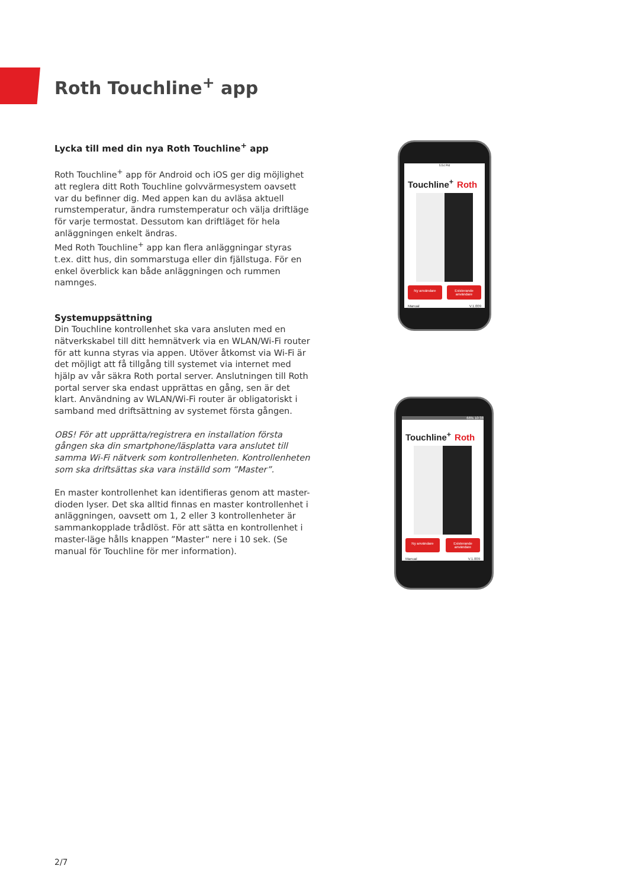Roth Touchline<sup>+</sup> app
Lycka till med din nya Roth Touchline<sup>+</sup> app
Roth Touchline<sup>+</sup> app för Android och iOS ger dig möjlighet att reglera ditt Roth Touchline golvvärmesystem oavsett var du befinner dig. Med appen kan du avläsa aktuell rumstemperatur, ändra rumstemperatur och välja driftläge för varje termostat. Dessutom kan driftläget för hela anläggningen enkelt ändras.
Med Roth Touchline<sup>+</sup> app kan flera anläggningar styras t.ex. ditt hus, din sommarstuga eller din fjällstuga. För en enkel överblick kan både anläggningen och rummen namnges.
Systemuppsättning
Din Touchline kontrollenhet ska vara ansluten med en nätverkskabel till ditt hemnätverk via en WLAN/Wi-Fi router för att kunna styras via appen. Utöver åtkomst via Wi-Fi är det möjligt att få tillgång till systemet via internet med hjälp av vår säkra Roth portal server. Anslutningen till Roth portal server ska endast upprättas en gång, sen är det klart. Användning av WLAN/Wi-Fi router är obligatoriskt i samband med driftsättning av systemet första gången.
OBS! För att upprätta/registrera en installation första gången ska din smartphone/läsplatta vara anslutet till samma Wi-Fi nätverk som kontrollenheten. Kontrollenheten som ska driftsättas ska vara inställd som ”Master”.
En master kontrollenhet kan identifieras genom att master-dioden lyser. Det ska alltid finnas en master kontrollenhet i anläggningen, oavsett om 1, 2 eller 3 kontrollenheter är sammankopplade trådlöst. För att sätta en kontrollenhet i master-läge hålls knappen ”Master” nere i 10 sek. (Se manual för Touchline för mer information).
5:54 PM
Touchline<sup>+</sup> Roth
Ny användare Existerande användare
Manual V.1.009
66% 10:38
Touchline<sup>+</sup> Roth
Ny användare Existerande användare
Manual V.1.009
2/7